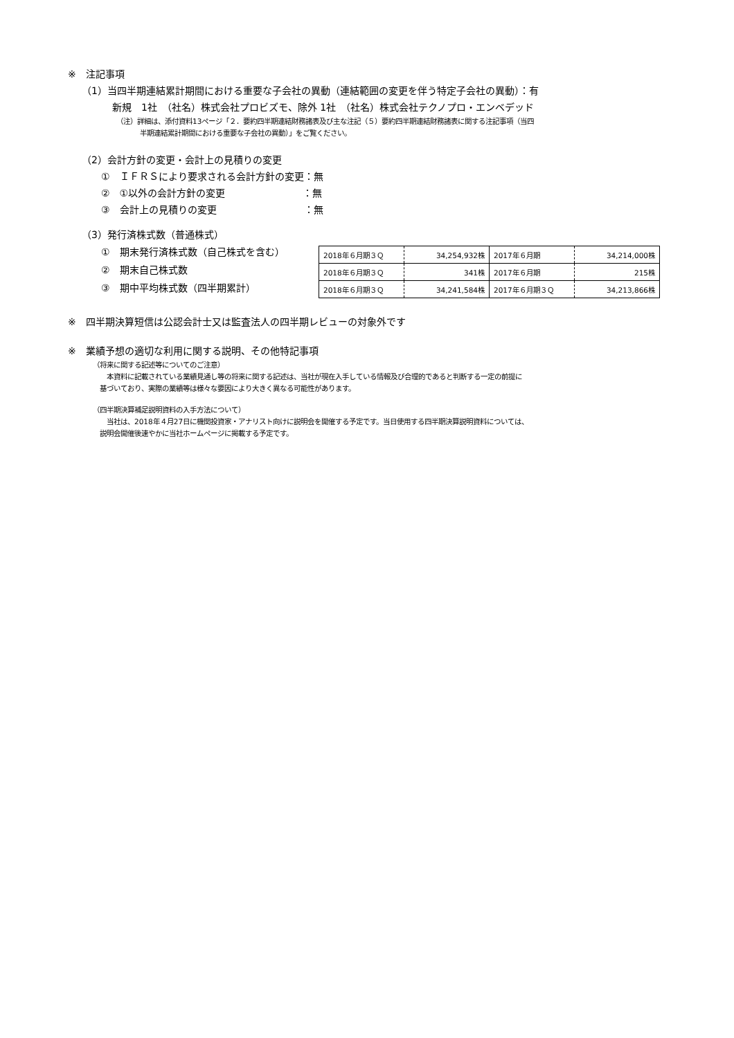※　注記事項
（1）当四半期連結累計期間における重要な子会社の異動（連結範囲の変更を伴う特定子会社の異動）：有
新規　1社　（社名）株式会社プロビズモ、除外 1社　（社名）株式会社テクノプロ・エンベデッド
（注）詳細は、添付資料13ページ「２．要約四半期連結財務諸表及び主な注記（５）要約四半期連結財務諸表に関する注記事項（当四
半期連結累計期間における重要な子会社の異動）」をご覧ください。
（2）会計方針の変更・会計上の見積りの変更
①　ＩＦＲＳにより要求される会計方針の変更：無
②　①以外の会計方針の変更　　　　　　　　：無
③　会計上の見積りの変更　　　　　　　　　：無
（3）発行済株式数（普通株式）
①　期末発行済株式数（自己株式を含む）
②　期末自己株式数
③　期中平均株式数（四半期累計）
| 2018年６月期３Ｑ | 34,254,932株 | 2017年６月期 | 34,214,000株 |
| 2018年６月期３Ｑ | 341株 | 2017年６月期 | 215株 |
| 2018年６月期３Ｑ | 34,241,584株 | 2017年６月期３Ｑ | 34,213,866株 |
※　四半期決算短信は公認会計士又は監査法人の四半期レビューの対象外です
※　業績予想の適切な利用に関する説明、その他特記事項
（将来に関する記述等についてのご注意）
　本資料に記載されている業績見通し等の将来に関する記述は、当社が現在入手している情報及び合理的であると判断する一定の前提に
基づいており、実際の業績等は様々な要因により大きく異なる可能性があります。
（四半期決算補足説明資料の入手方法について）
　当社は、2018年４月27日に機関投資家・アナリスト向けに説明会を開催する予定です。当日使用する四半期決算説明資料については、
説明会開催後速やかに当社ホームページに掲載する予定です。